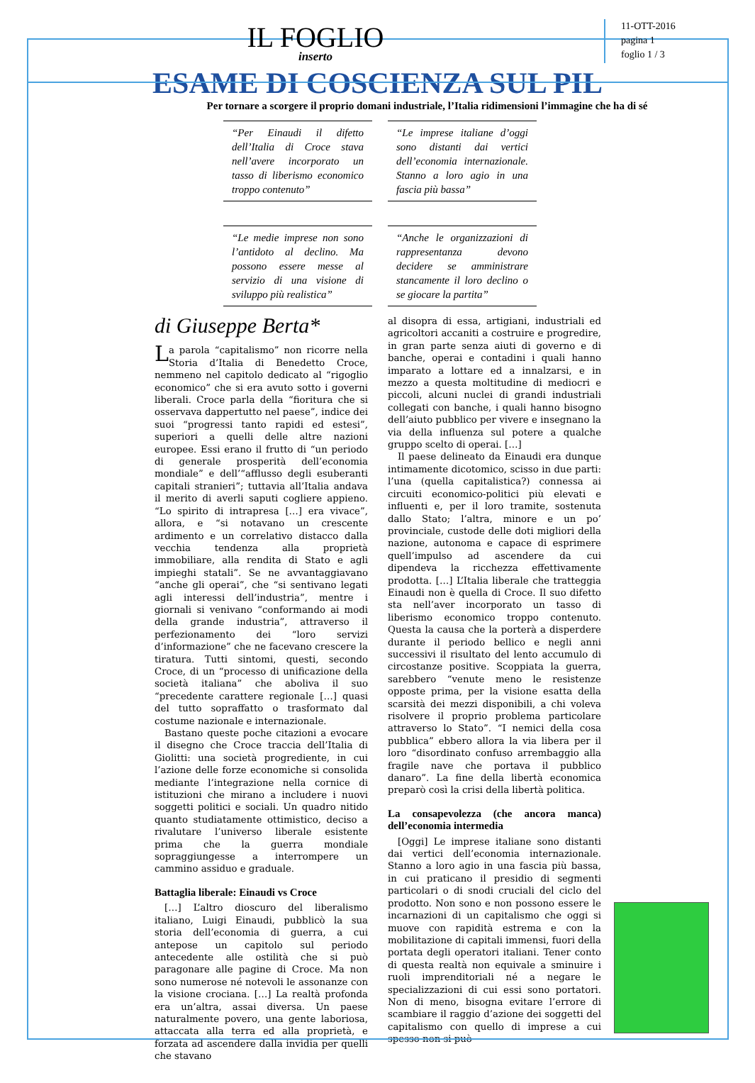IL FOGLIO
inserto
11-OTT-2016
pagina 1
foglio 1 / 3
ESAME DI COSCIENZA SUL PIL
Per tornare a scorgere il proprio domani industriale, l’Italia ridimensioni l’immagine che ha di sé
“Per Einaudi il difetto dell’Italia di Croce stava nell’avere incorporato un tasso di liberismo economico troppo contenuto”
“Le imprese italiane d’oggi sono distanti dai vertici dell’economia internazionale. Stanno a loro agio in una fascia più bassa”
“Le medie imprese non sono l’antidoto al declino. Ma possono essere messe al servizio di una visione di sviluppo più realistica”
“Anche le organizzazioni di rappresentanza devono decidere se amministrare stancamente il loro declino o se giocare la partita”
di Giuseppe Berta*
La parola “capitalismo” non ricorre nella Storia d’Italia di Benedetto Croce, nemmeno nel capitolo dedicato al “rigoglio economico” che si era avuto sotto i governi liberali. Croce parla della “fioritura che si osservava dappertutto nel paese”, indice dei suoi “progressi tanto rapidi ed estesi”, superiori a quelli delle altre nazioni europee. Essi erano il frutto di “un periodo di generale prosperità dell’economia mondiale” e dell’“afflusso degli esuberanti capitali stranieri”; tuttavia all’Italia andava il merito di averli saputi cogliere appieno. “Lo spirito di intrapresa […] era vivace”, allora, e “si notavano un crescente ardimento e un correlativo distacco dalla vecchia tendenza alla proprietà immobiliare, alla rendita di Stato e agli impieghi statali”. Se ne avvantaggiavano “anche gli operai”, che “si sentivano legati agli interessi dell’industria”, mentre i giornali si venivano “conformando ai modi della grande industria”, attraverso il perfezionamento dei “loro servizi d’informazione” che ne facevano crescere la tiratura. Tutti sintomi, questi, secondo Croce, di un “processo di unificazione della società italiana” che aboliva il suo “precedente carattere regionale […] quasi del tutto sopraffatto o trasformato dal costume nazionale e internazionale.
Bastano queste poche citazioni a evocare il disegno che Croce traccia dell’Italia di Giolitti: una società progrediente, in cui l’azione delle forze economiche si consolida mediante l’integrazione nella cornice di istituzioni che mirano a includere i nuovi soggetti politici e sociali. Un quadro nitido quanto studiatamente ottimistico, deciso a rivalutare l’universo liberale esistente prima che la guerra mondiale sopraggiungesse a interrompere un cammino assiduo e graduale.
Battaglia liberale: Einaudi vs Croce
[…] L’altro dioscuro del liberalismo italiano, Luigi Einaudi, pubblicò la sua storia dell’economia di guerra, a cui antepose un capitolo sul periodo antecedente alle ostilità che si può paragonare alle pagine di Croce. Ma non sono numerose né notevoli le assonanze con la visione crociana. […] La realtà profonda era un’altra, assai diversa. Un paese naturalmente povero, una gente laboriosa, attaccata alla terra ed alla proprietà, e forzata ad ascendere dalla invidia per quelli che stavano
al disopra di essa, artigiani, industriali ed agricoltori accaniti a costruire e progredire, in gran parte senza aiuti di governo e di banche, operai e contadini i quali hanno imparato a lottare ed a innalzarsi, e in mezzo a questa moltitudine di mediocri e piccoli, alcuni nuclei di grandi industriali collegati con banche, i quali hanno bisogno dell’aiuto pubblico per vivere e insegnano la via della influenza sul potere a qualche gruppo scelto di operai. […]
Il paese delineato da Einaudi era dunque intimamente dicotomico, scisso in due parti: l’una (quella capitalistica?) connessa ai circuiti economico-politici più elevati e influenti e, per il loro tramite, sostenuta dallo Stato; l’altra, minore e un po’ provinciale, custode delle doti migliori della nazione, autonoma e capace di esprimere quell’impulso ad ascendere da cui dipendeva la ricchezza effettivamente prodotta. […] L’Italia liberale che tratteggia Einaudi non è quella di Croce. Il suo difetto sta nell’aver incorporato un tasso di liberismo economico troppo contenuto. Questa la causa che la porterà a disperdere durante il periodo bellico e negli anni successivi il risultato del lento accumulo di circostanze positive. Scoppiata la guerra, sarebbero “venute meno le resistenze opposte prima, per la visione esatta della scarsità dei mezzi disponibili, a chi voleva risolvere il proprio problema particolare attraverso lo Stato”. “I nemici della cosa pubblica” ebbero allora la via libera per il loro “disordinato confuso arrembaggio alla fragile nave che portava il pubblico danaro”. La fine della libertà economica preparò così la crisi della libertà politica.
La consapevolezza (che ancora manca) dell’economia intermedia
[Oggi] Le imprese italiane sono distanti dai vertici dell’economia internazionale. Stanno a loro agio in una fascia più bassa, in cui praticano il presidio di segmenti particolari o di snodi cruciali del ciclo del prodotto. Non sono e non possono essere le incarnazioni di un capitalismo che oggi si muove con rapidità estrema e con la mobilitazione di capitali immensi, fuori della portata degli operatori italiani. Tener conto di questa realtà non equivale a sminuire i ruoli imprenditoriali né a negare le specializzazioni di cui essi sono portatori. Non di meno, bisogna evitare l’errore di scambiare il raggio d’azione dei soggetti del capitalismo con quello di imprese a cui spesso non si può